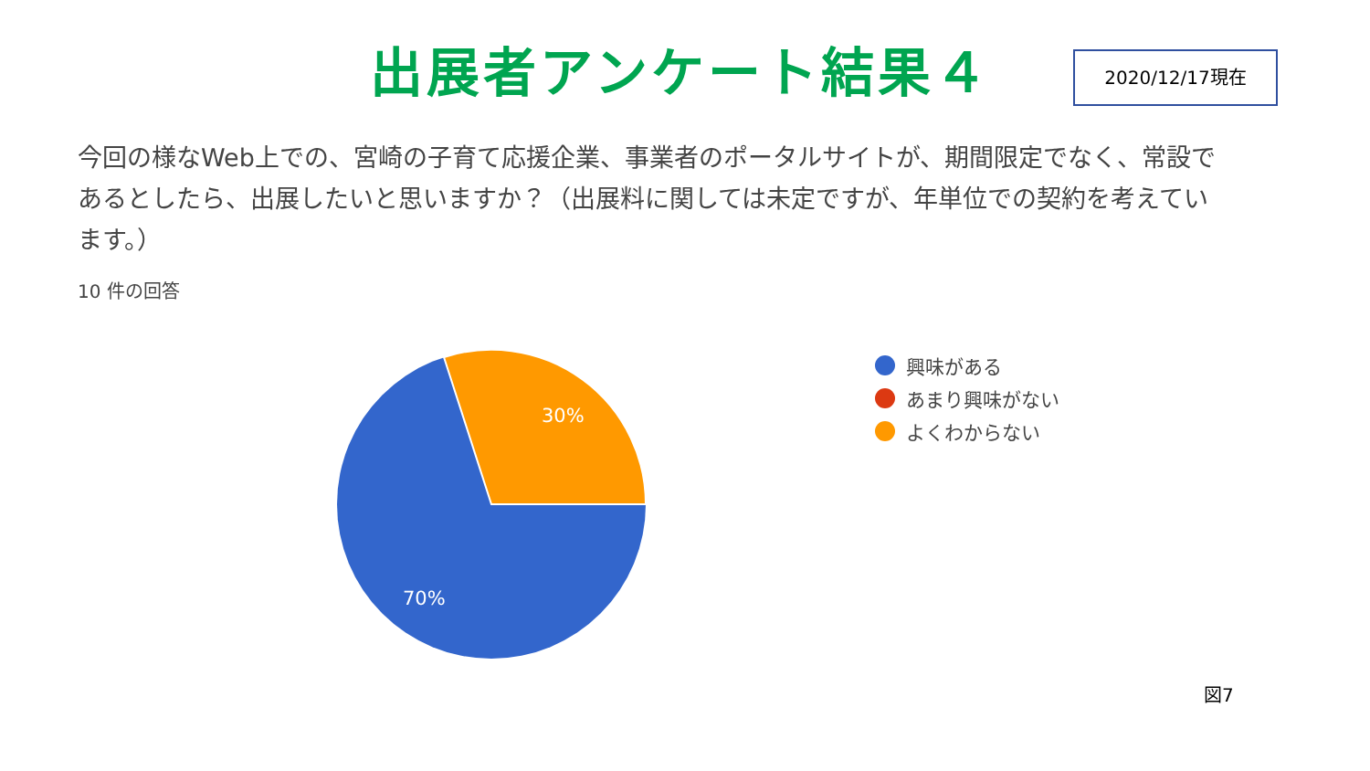出展者アンケート結果４
2020/12/17現在
今回の様なWeb上での、宮崎の子育て応援企業、事業者のポータルサイトが、期間限定でなく、常設であるとしたら、出展したいと思いますか？（出展料に関しては未定ですが、年単位での契約を考えています。）
10 件の回答
30%
70%
興味がある
あまり興味がない
よくわからない
図7